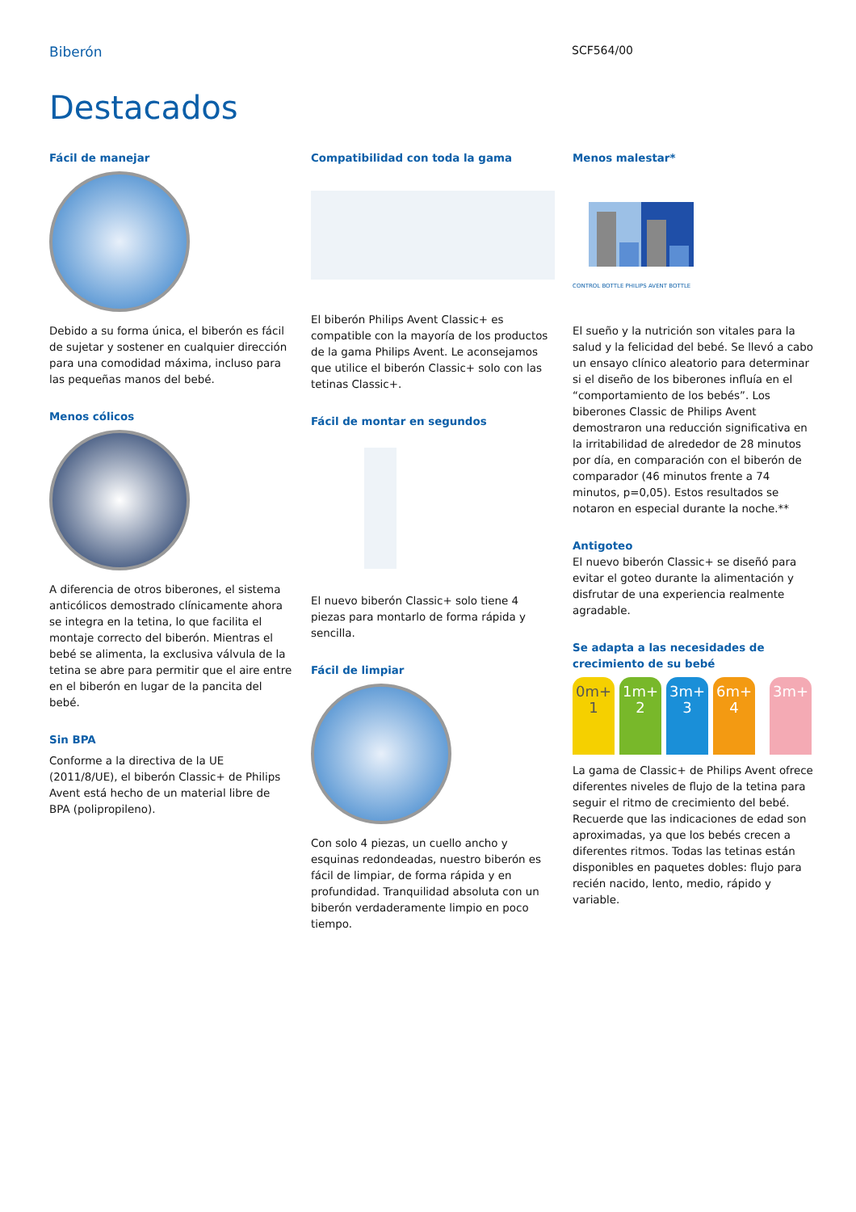Biberón SCF564/00
Destacados
Fácil de manejar
Debido a su forma única, el biberón es fácil de sujetar y sostener en cualquier dirección para una comodidad máxima, incluso para las pequeñas manos del bebé.
Menos cólicos
A diferencia de otros biberones, el sistema anticólicos demostrado clínicamente ahora se integra en la tetina, lo que facilita el montaje correcto del biberón. Mientras el bebé se alimenta, la exclusiva válvula de la tetina se abre para permitir que el aire entre en el biberón en lugar de la pancita del bebé.
Sin BPA
Conforme a la directiva de la UE (2011/8/UE), el biberón Classic+ de Philips Avent está hecho de un material libre de BPA (polipropileno).
Compatibilidad con toda la gama
El biberón Philips Avent Classic+ es compatible con la mayoría de los productos de la gama Philips Avent. Le aconsejamos que utilice el biberón Classic+ solo con las tetinas Classic+.
Fácil de montar en segundos
El nuevo biberón Classic+ solo tiene 4 piezas para montarlo de forma rápida y sencilla.
Fácil de limpiar
Con solo 4 piezas, un cuello ancho y esquinas redondeadas, nuestro biberón es fácil de limpiar, de forma rápida y en profundidad. Tranquilidad absoluta con un biberón verdaderamente limpio en poco tiempo.
Menos malestar*
CONTROL BOTTLE PHILIPS AVENT BOTTLE
El sueño y la nutrición son vitales para la salud y la felicidad del bebé. Se llevó a cabo un ensayo clínico aleatorio para determinar si el diseño de los biberones influía en el “comportamiento de los bebés”. Los biberones Classic de Philips Avent demostraron una reducción significativa en la irritabilidad de alrededor de 28 minutos por día, en comparación con el biberón de comparador (46 minutos frente a 74 minutos, p=0,05). Estos resultados se notaron en especial durante la noche.**
Antigoteo
El nuevo biberón Classic+ se diseñó para evitar el goteo durante la alimentación y disfrutar de una experiencia realmente agradable.
Se adapta a las necesidades de crecimiento de su bebé
0m+ 1
1m+ 2
3m+ 3
6m+ 4
3m+
La gama de Classic+ de Philips Avent ofrece diferentes niveles de flujo de la tetina para seguir el ritmo de crecimiento del bebé. Recuerde que las indicaciones de edad son aproximadas, ya que los bebés crecen a diferentes ritmos. Todas las tetinas están disponibles en paquetes dobles: flujo para recién nacido, lento, medio, rápido y variable.